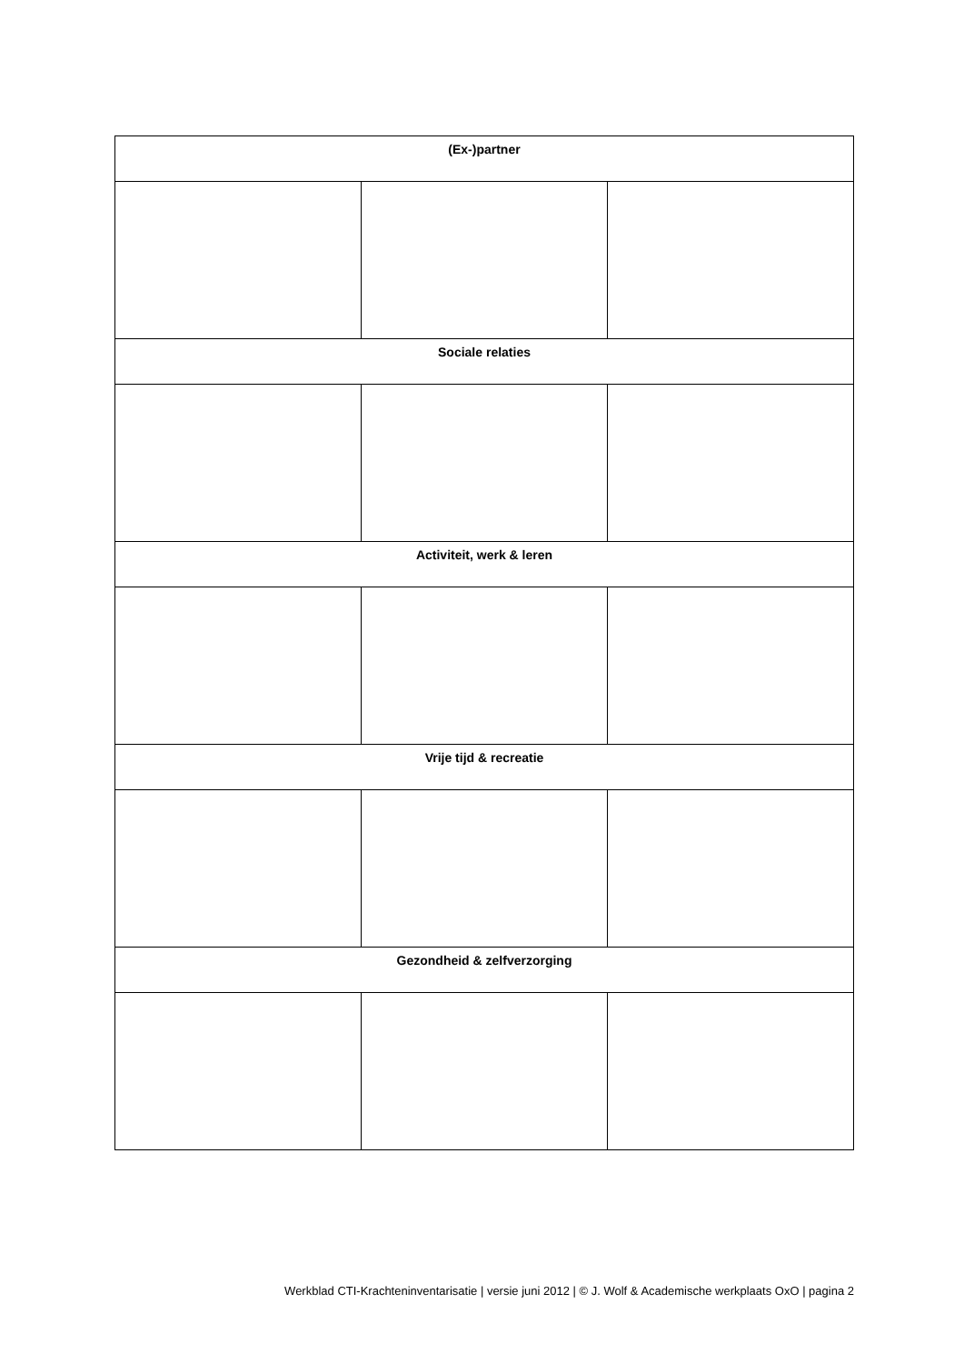| (Ex-)partner | | |
| --- | --- | --- |
| Sociale relaties | | |
| Activiteit, werk & leren | | |
| Vrije tijd & recreatie | | |
| Gezondheid & zelfverzorging | | |
Werkblad CTI-Krachteninventarisatie | versie juni 2012 | © J. Wolf & Academische werkplaats OxO | pagina 2